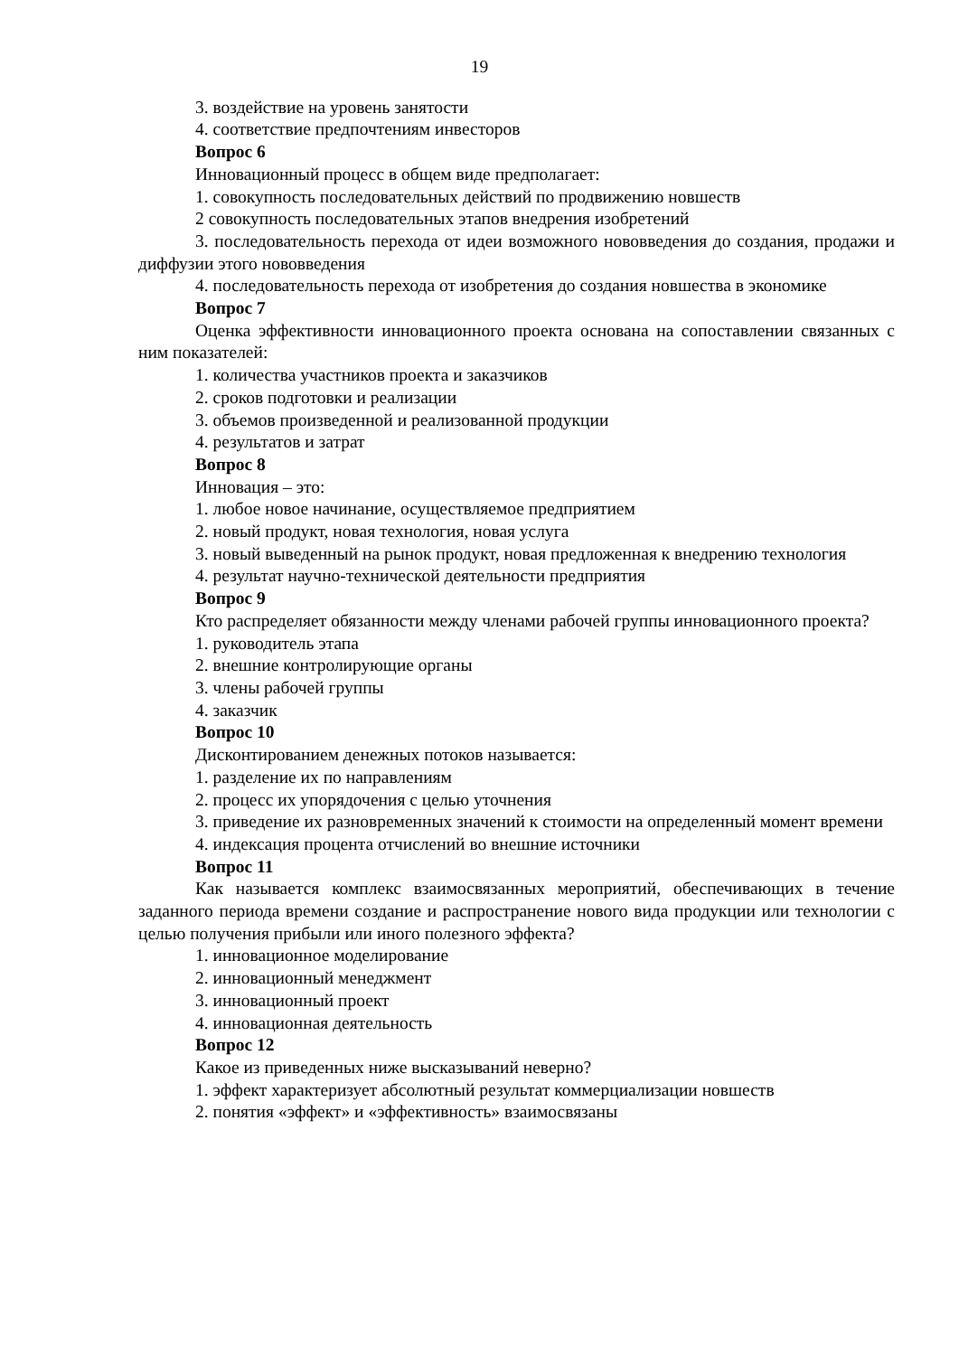19
3. воздействие на уровень занятости
4. соответствие предпочтениям инвесторов
Вопрос 6
Инновационный процесс в общем виде предполагает:
1. совокупность последовательных действий по продвижению новшеств
2 совокупность последовательных этапов внедрения изобретений
3. последовательность перехода от идеи возможного нововведения до создания, продажи и диффузии этого нововведения
4. последовательность перехода от изобретения до создания новшества в экономике
Вопрос 7
Оценка эффективности инновационного проекта основана на сопоставлении связанных с ним показателей:
1. количества участников проекта и заказчиков
2. сроков подготовки и реализации
3. объемов произведенной и реализованной продукции
4. результатов и затрат
Вопрос 8
Инновация – это:
1. любое новое начинание, осуществляемое предприятием
2. новый продукт, новая технология, новая услуга
3. новый выведенный на рынок продукт, новая предложенная к внедрению технология
4. результат научно-технической деятельности предприятия
Вопрос 9
Кто распределяет обязанности между членами рабочей группы инновационного проекта?
1. руководитель этапа
2. внешние контролирующие органы
3. члены рабочей группы
4. заказчик
Вопрос 10
Дисконтированием денежных потоков называется:
1. разделение их по направлениям
2. процесс их упорядочения с целью уточнения
3. приведение их разновременных значений к стоимости на определенный момент времени
4. индексация процента отчислений во внешние источники
Вопрос 11
Как называется комплекс взаимосвязанных мероприятий, обеспечивающих в течение заданного периода времени создание и распространение нового вида продукции или технологии с целью получения прибыли или иного полезного эффекта?
1. инновационное моделирование
2. инновационный менеджмент
3. инновационный проект
4. инновационная деятельность
Вопрос 12
Какое из приведенных ниже высказываний неверно?
1. эффект характеризует абсолютный результат коммерциализации новшеств
2. понятия «эффект» и «эффективность» взаимосвязаны